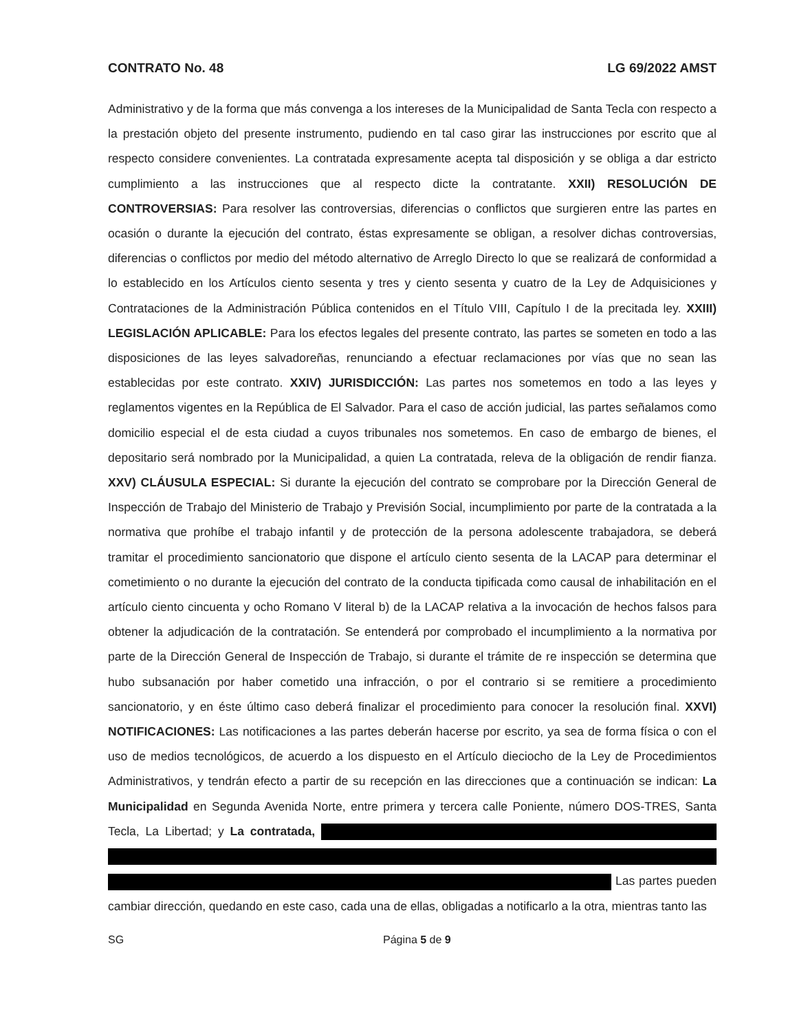CONTRATO No. 48 LG 69/2022 AMST
Administrativo y de la forma que más convenga a los intereses de la Municipalidad de Santa Tecla con respecto a la prestación objeto del presente instrumento, pudiendo en tal caso girar las instrucciones por escrito que al respecto considere convenientes. La contratada expresamente acepta tal disposición y se obliga a dar estricto cumplimiento a las instrucciones que al respecto dicte la contratante. XXII) RESOLUCIÓN DE CONTROVERSIAS: Para resolver las controversias, diferencias o conflictos que surgieren entre las partes en ocasión o durante la ejecución del contrato, éstas expresamente se obligan, a resolver dichas controversias, diferencias o conflictos por medio del método alternativo de Arreglo Directo lo que se realizará de conformidad a lo establecido en los Artículos ciento sesenta y tres y ciento sesenta y cuatro de la Ley de Adquisiciones y Contrataciones de la Administración Pública contenidos en el Título VIII, Capítulo I de la precitada ley. XXIII) LEGISLACIÓN APLICABLE: Para los efectos legales del presente contrato, las partes se someten en todo a las disposiciones de las leyes salvadoreñas, renunciando a efectuar reclamaciones por vías que no sean las establecidas por este contrato. XXIV) JURISDICCIÓN: Las partes nos sometemos en todo a las leyes y reglamentos vigentes en la República de El Salvador. Para el caso de acción judicial, las partes señalamos como domicilio especial el de esta ciudad a cuyos tribunales nos sometemos. En caso de embargo de bienes, el depositario será nombrado por la Municipalidad, a quien La contratada, releva de la obligación de rendir fianza. XXV) CLÁUSULA ESPECIAL: Si durante la ejecución del contrato se comprobare por la Dirección General de Inspección de Trabajo del Ministerio de Trabajo y Previsión Social, incumplimiento por parte de la contratada a la normativa que prohíbe el trabajo infantil y de protección de la persona adolescente trabajadora, se deberá tramitar el procedimiento sancionatorio que dispone el artículo ciento sesenta de la LACAP para determinar el cometimiento o no durante la ejecución del contrato de la conducta tipificada como causal de inhabilitación en el artículo ciento cincuenta y ocho Romano V literal b) de la LACAP relativa a la invocación de hechos falsos para obtener la adjudicación de la contratación. Se entenderá por comprobado el incumplimiento a la normativa por parte de la Dirección General de Inspección de Trabajo, si durante el trámite de re inspección se determina que hubo subsanación por haber cometido una infracción, o por el contrario si se remitiere a procedimiento sancionatorio, y en éste último caso deberá finalizar el procedimiento para conocer la resolución final. XXVI) NOTIFICACIONES: Las notificaciones a las partes deberán hacerse por escrito, ya sea de forma física o con el uso de medios tecnológicos, de acuerdo a los dispuesto en el Artículo dieciocho de la Ley de Procedimientos Administrativos, y tendrán efecto a partir de su recepción en las direcciones que a continuación se indican: La Municipalidad en Segunda Avenida Norte, entre primera y tercera calle Poniente, número DOS-TRES, Santa Tecla, La Libertad; y La contratada, Las partes pueden cambiar dirección, quedando en este caso, cada una de ellas, obligadas a notificarlo a la otra, mientras tanto las
SG Página 5 de 9